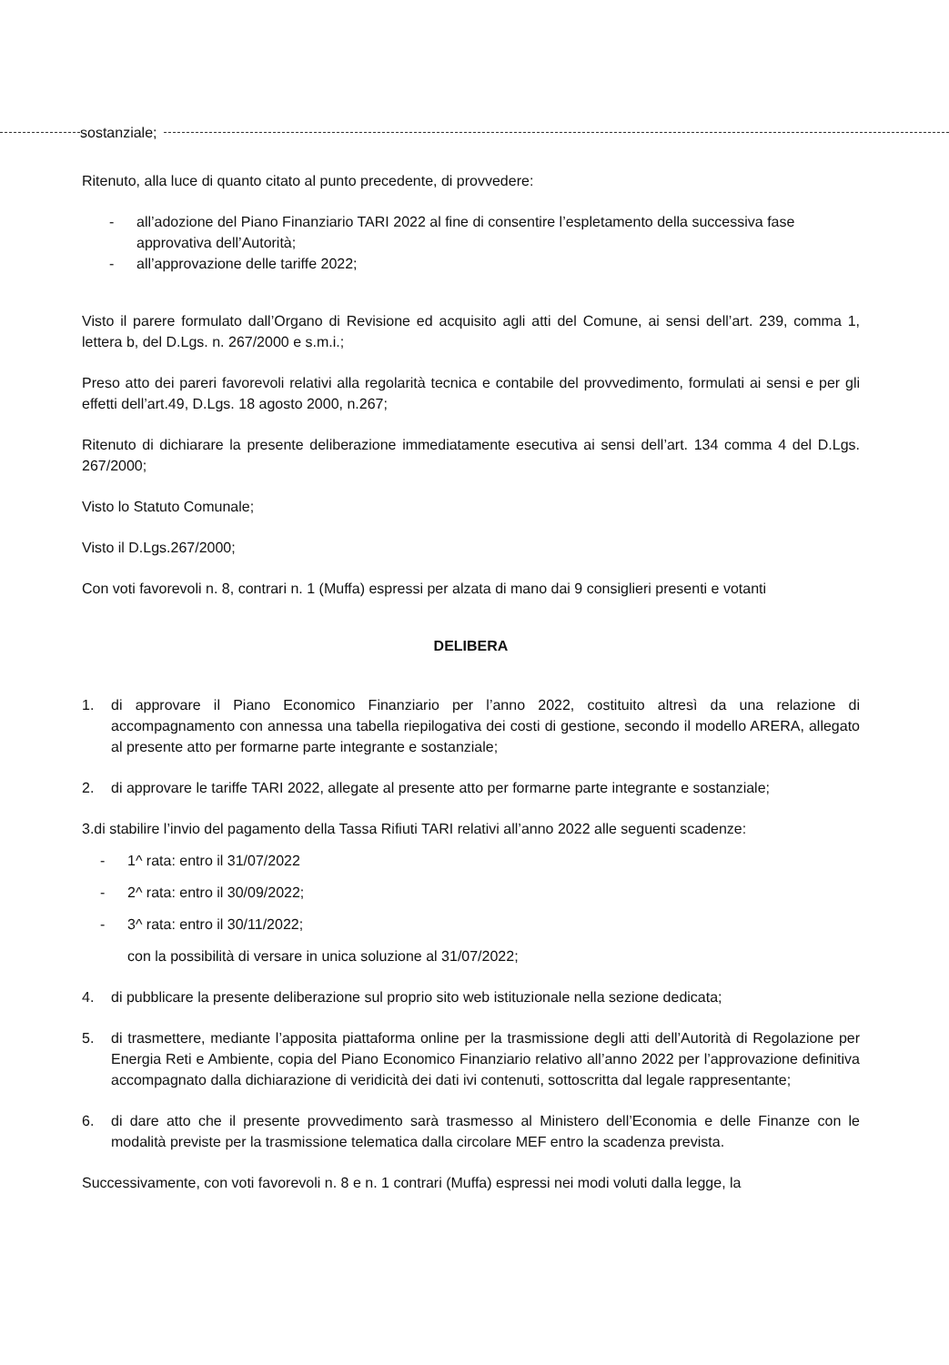sostanziale;
Ritenuto, alla luce di quanto citato al punto precedente, di provvedere:
- all’adozione del Piano Finanziario TARI 2022 al fine di consentire l’espletamento della successiva fase approvativa dell’Autorità;
- all’approvazione delle tariffe 2022;
Visto il parere formulato dall’Organo di Revisione ed acquisito agli atti del Comune, ai sensi dell’art. 239, comma 1, lettera b, del D.Lgs. n. 267/2000 e s.m.i.;
Preso atto dei pareri favorevoli relativi alla regolarità tecnica e contabile del provvedimento, formulati ai sensi e per gli effetti dell’art.49, D.Lgs. 18 agosto 2000, n.267;
Ritenuto di dichiarare la presente deliberazione immediatamente esecutiva ai sensi dell’art. 134 comma 4 del D.Lgs. 267/2000;
Visto lo Statuto Comunale;
Visto il D.Lgs.267/2000;
Con voti favorevoli n. 8, contrari n. 1 (Muffa) espressi per alzata di mano dai 9 consiglieri presenti e votanti
DELIBERA
1. di approvare il Piano Economico Finanziario per l’anno 2022, costituito altresì da una relazione di accompagnamento con annessa una tabella riepilogativa dei costi di gestione, secondo il modello ARERA, allegato al presente atto per formarne parte integrante e sostanziale;
2. di approvare le tariffe TARI 2022, allegate al presente atto per formarne parte integrante e sostanziale;
3. di stabilire l’invio del pagamento della Tassa Rifiuti TARI relativi all’anno 2022 alle seguenti scadenze:
- 1^ rata: entro il 31/07/2022
- 2^ rata: entro il 30/09/2022;
- 3^ rata: entro il 30/11/2022;
con la possibilità di versare in unica soluzione al 31/07/2022;
4. di pubblicare la presente deliberazione sul proprio sito web istituzionale nella sezione dedicata;
5. di trasmettere, mediante l’apposita piattaforma online per la trasmissione degli atti dell’Autorità di Regolazione per Energia Reti e Ambiente, copia del Piano Economico Finanziario relativo all’anno 2022 per l’approvazione definitiva accompagnato dalla dichiarazione di veridicità dei dati ivi contenuti, sottoscritta dal legale rappresentante;
6. di dare atto che il presente provvedimento sarà trasmesso al Ministero dell’Economia e delle Finanze con le modalità previste per la trasmissione telematica dalla circolare MEF entro la scadenza prevista.
Successivamente, con voti favorevoli n. 8 e n. 1 contrari (Muffa) espressi nei modi voluti dalla legge, la